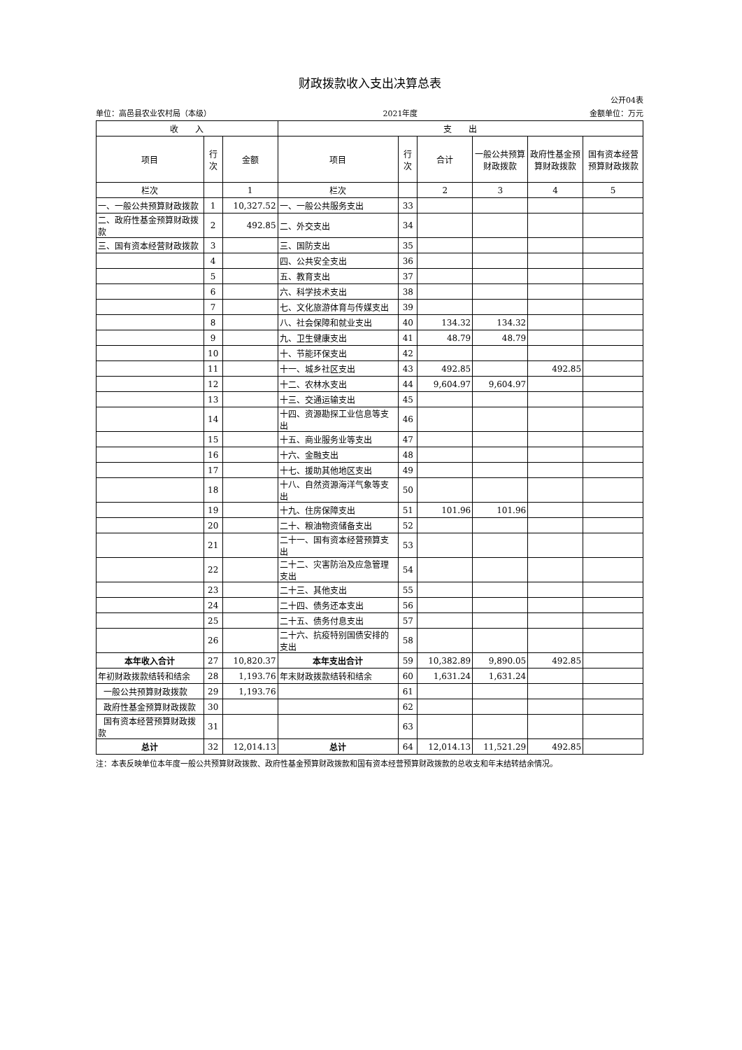财政拨款收入支出决算总表
公开04表
单位：高邑县农业农村局（本级） 2021年度 金额单位：万元
| 收 入 | | | 支 出 | | | | | |
| --- | --- | --- | --- | --- | --- | --- | --- | --- |
| 项目 | 行次 | 金额 | 项目 | 行次 | 合计 | 一般公共预算财政拨款 | 政府性基金预算财政拨款 | 国有资本经营预算财政拨款 |
| 栏次 | | 1 | 栏次 | | 2 | 3 | 4 | 5 |
| 一、一般公共预算财政拨款 | 1 | 10,327.52 | 一、一般公共服务支出 | 33 | | | | |
| 二、政府性基金预算财政拨款 | 2 | 492.85 | 二、外交支出 | 34 | | | | |
| 三、国有资本经营财政拨款 | 3 | | 三、国防支出 | 35 | | | | |
| | 4 | | 四、公共安全支出 | 36 | | | | |
| | 5 | | 五、教育支出 | 37 | | | | |
| | 6 | | 六、科学技术支出 | 38 | | | | |
| | 7 | | 七、文化旅游体育与传媒支出 | 39 | | | | |
| | 8 | | 八、社会保障和就业支出 | 40 | 134.32 | 134.32 | | |
| | 9 | | 九、卫生健康支出 | 41 | 48.79 | 48.79 | | |
| | 10 | | 十、节能环保支出 | 42 | | | | |
| | 11 | | 十一、城乡社区支出 | 43 | 492.85 | | 492.85 | |
| | 12 | | 十二、农林水支出 | 44 | 9,604.97 | 9,604.97 | | |
| | 13 | | 十三、交通运输支出 | 45 | | | | |
| | 14 | | 十四、资源勘探工业信息等支出 | 46 | | | | |
| | 15 | | 十五、商业服务业等支出 | 47 | | | | |
| | 16 | | 十六、金融支出 | 48 | | | | |
| | 17 | | 十七、援助其他地区支出 | 49 | | | | |
| | 18 | | 十八、自然资源海洋气象等支出 | 50 | | | | |
| | 19 | | 十九、住房保障支出 | 51 | 101.96 | 101.96 | | |
| | 20 | | 二十、粮油物资储备支出 | 52 | | | | |
| | 21 | | 二十一、国有资本经营预算支出 | 53 | | | | |
| | 22 | | 二十二、灾害防治及应急管理支出 | 54 | | | | |
| | 23 | | 二十三、其他支出 | 55 | | | | |
| | 24 | | 二十四、债务还本支出 | 56 | | | | |
| | 25 | | 二十五、债务付息支出 | 57 | | | | |
| | 26 | | 二十六、抗疫特别国债安排的支出 | 58 | | | | |
| 本年收入合计 | 27 | 10,820.37 | 本年支出合计 | 59 | 10,382.89 | 9,890.05 | 492.85 | |
| 年初财政拨款结转和结余 | 28 | 1,193.76 | 年末财政拨款结转和结余 | 60 | 1,631.24 | 1,631.24 | | |
| 一般公共预算财政拨款 | 29 | 1,193.76 | | 61 | | | | |
| 政府性基金预算财政拨款 | 30 | | | 62 | | | | |
| 国有资本经营预算财政拨款 | 31 | | | 63 | | | | |
| 总计 | 32 | 12,014.13 | 总计 | 64 | 12,014.13 | 11,521.29 | 492.85 | |
注：本表反映单位本年度一般公共预算财政拨款、政府性基金预算财政拨款和国有资本经营预算财政拨款的总收支和年末结转结余情况。